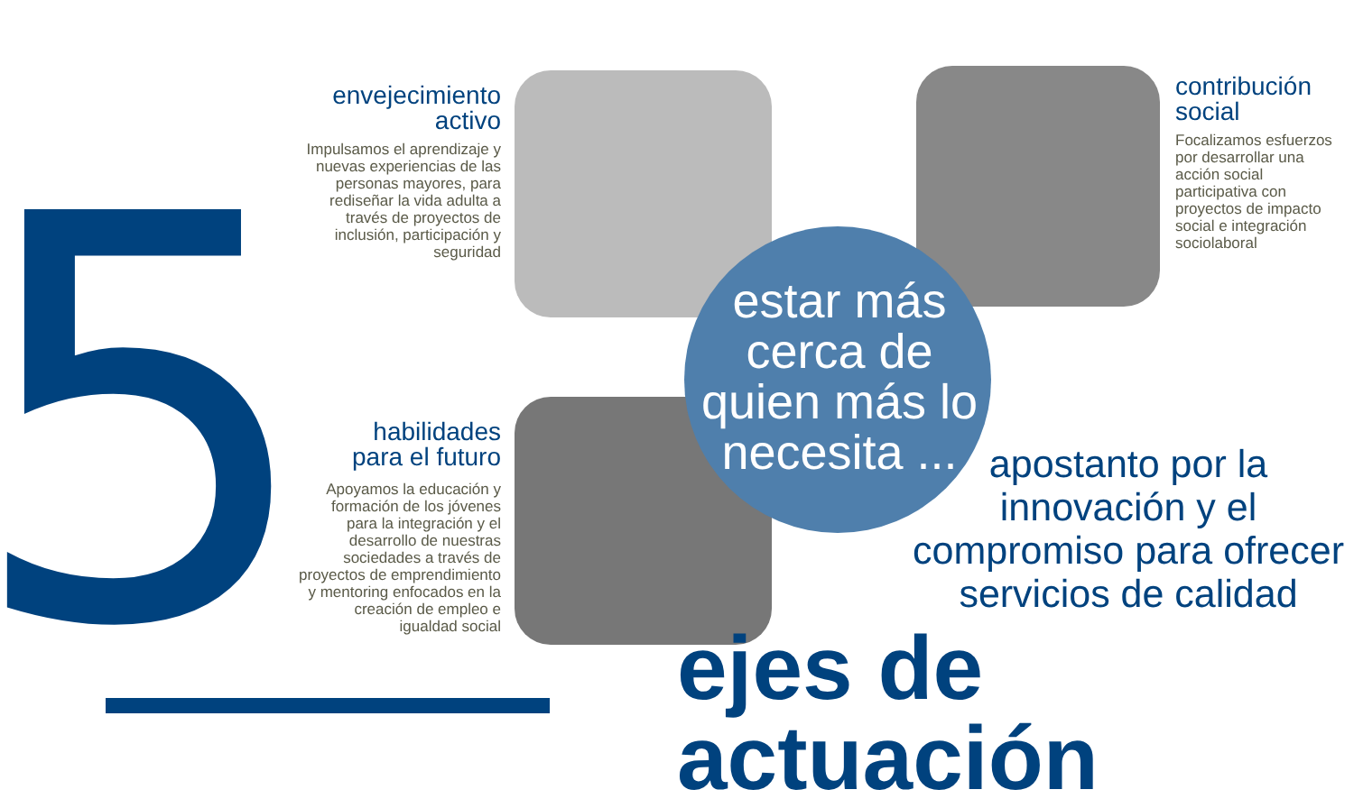5
envejecimiento
activo
Impulsamos el aprendizaje y nuevas experiencias de las personas mayores, para rediseñar la vida adulta a través de proyectos de inclusión, participación y seguridad
contribución
social
Focalizamos esfuerzos por desarrollar una acción social participativa con proyectos de impacto social e integración sociolaboral
estar más cerca de quien más lo necesita ...
habilidades
para el futuro
Apoyamos la educación y formación de los jóvenes para la integración y el desarrollo de nuestras sociedades a través de proyectos de emprendimiento y mentoring enfocados en la creación de empleo e igualdad social
apostanto por la innovación y el compromiso para ofrecer servicios de calidad
ejes de actuación